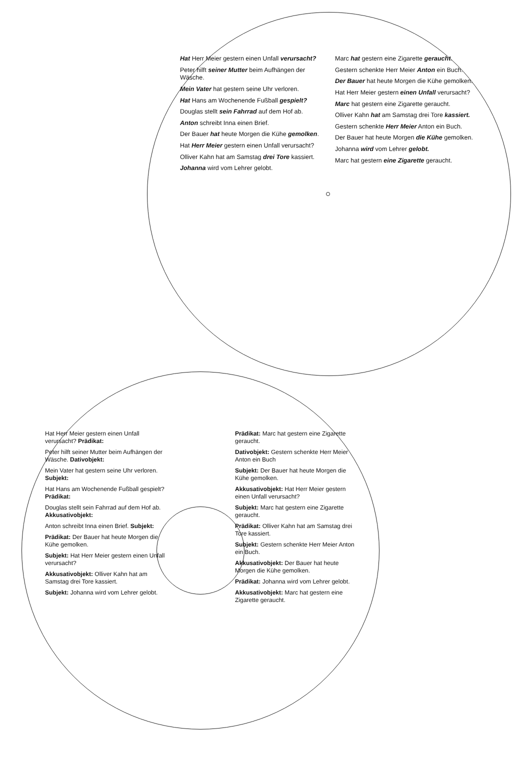Hat Herr Meier gestern einen Unfall verursacht?
Peter hilft seiner Mutter beim Aufhängen der Wäsche.
Mein Vater hat gestern seine Uhr verloren.
Hat Hans am Wochenende Fußball gespielt?
Douglas stellt sein Fahrrad auf dem Hof ab.
Anton schreibt Inna einen Brief.
Der Bauer hat heute Morgen die Kühe gemolken.
Hat Herr Meier gestern einen Unfall verursacht?
Olliver Kahn hat am Samstag drei Tore kassiert.
Johanna wird vom Lehrer gelobt.
Marc hat gestern eine Zigarette geraucht.
Gestern schenkte Herr Meier Anton ein Buch.
Der Bauer hat heute Morgen die Kühe gemolken.
Hat Herr Meier gestern einen Unfall verursacht?
Marc hat gestern eine Zigarette geraucht.
Olliver Kahn hat am Samstag drei Tore kassiert.
Gestern schenkte Herr Meier Anton ein Buch.
Der Bauer hat heute Morgen die Kühe gemolken.
Johanna wird vom Lehrer gelobt.
Marc hat gestern eine Zigarette geraucht.
Hat Herr Meier gestern einen Unfall verursacht? Prädikat:
Peter hilft seiner Mutter beim Aufhängen der Wäsche. Dativobjekt:
Mein Vater hat gestern seine Uhr verloren. Subjekt:
Hat Hans am Wochenende Fußball gespielt? Prädikat:
Douglas stellt sein Fahrrad auf dem Hof ab. Akkusativobjekt:
Anton schreibt Inna einen Brief. Subjekt:
Prädikat: Der Bauer hat heute Morgen die Kühe gemolken.
Subjekt: Hat Herr Meier gestern einen Unfall verursacht?
Akkusativobjekt: Olliver Kahn hat am Samstag drei Tore kassiert.
Subjekt: Johanna wird vom Lehrer gelobt.
Prädikat: Marc hat gestern eine Zigarette geraucht.
Dativobjekt: Gestern schenkte Herr Meier Anton ein Buch
Subjekt: Der Bauer hat heute Morgen die Kühe gemolken.
Akkusativobjekt: Hat Herr Meier gestern einen Unfall verursacht?
Subjekt: Marc hat gestern eine Zigarette geraucht.
Prädikat: Olliver Kahn hat am Samstag drei Tore kassiert.
Subjekt: Gestern schenkte Herr Meier Anton ein Buch.
Akkusativobjekt: Der Bauer hat heute Morgen die Kühe gemolken.
Prädikat: Johanna wird vom Lehrer gelobt.
Akkusativobjekt: Marc hat gestern eine Zigarette geraucht.